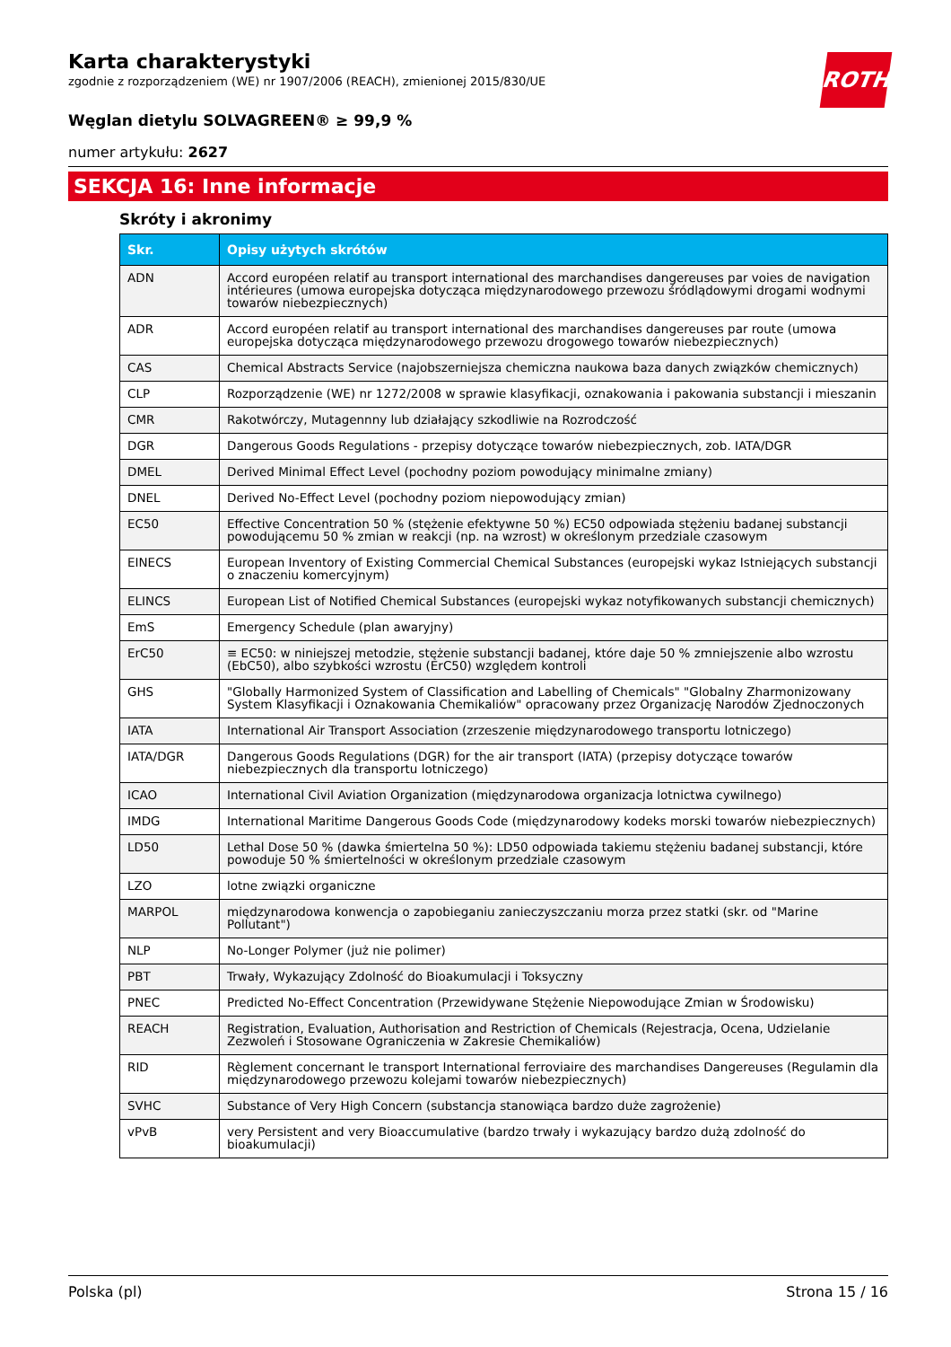Karta charakterystyki
zgodnie z rozporządzeniem (WE) nr 1907/2006 (REACH), zmienionej 2015/830/UE
ROTH
Węglan dietylu SOLVAGREEN® ≥ 99,9 %
numer artykułu: 2627
SEKCJA 16: Inne informacje
Skróty i akronimy
| Skr. | Opisy użytych skrótów |
| --- | --- |
| ADN | Accord européen relatif au transport international des marchandises dangereuses par voies de navigation intérieures (umowa europejska dotycząca międzynarodowego przewozu śródlądowymi drogami wodnymi towarów niebezpiecznych) |
| ADR | Accord européen relatif au transport international des marchandises dangereuses par route (umowa europejska dotycząca międzynarodowego przewozu drogowego towarów niebezpiecznych) |
| CAS | Chemical Abstracts Service (najobszerniejsza chemiczna naukowa baza danych związków chemicznych) |
| CLP | Rozporządzenie (WE) nr 1272/2008 w sprawie klasyfikacji, oznakowania i pakowania substancji i mieszanin |
| CMR | Rakotwórczy, Mutagennny lub działający szkodliwie na Rozrodczość |
| DGR | Dangerous Goods Regulations - przepisy dotyczące towarów niebezpiecznych, zob. IATA/DGR |
| DMEL | Derived Minimal Effect Level (pochodny poziom powodujący minimalne zmiany) |
| DNEL | Derived No-Effect Level (pochodny poziom niepowodujący zmian) |
| EC50 | Effective Concentration 50 % (stężenie efektywne 50 %) EC50 odpowiada stężeniu badanej substancji powodującemu 50 % zmian w reakcji (np. na wzrost) w określonym przedziale czasowym |
| EINECS | European Inventory of Existing Commercial Chemical Substances (europejski wykaz Istniejących substancji o znaczeniu komercyjnym) |
| ELINCS | European List of Notified Chemical Substances (europejski wykaz notyfikowanych substancji chemicznych) |
| EmS | Emergency Schedule (plan awaryjny) |
| ErC50 | ≡ EC50: w niniejszej metodzie, stężenie substancji badanej, które daje 50 % zmniejszenie albo wzrostu (EbC50), albo szybkości wzrostu (ErC50) względem kontroli |
| GHS | "Globally Harmonized System of Classification and Labelling of Chemicals" "Globalny Zharmonizowany System Klasyfikacji i Oznakowania Chemikaliów" opracowany przez Organizację Narodów Zjednoczonych |
| IATA | International Air Transport Association (zrzeszenie międzynarodowego transportu lotniczego) |
| IATA/DGR | Dangerous Goods Regulations (DGR) for the air transport (IATA) (przepisy dotyczące towarów niebezpiecznych dla transportu lotniczego) |
| ICAO | International Civil Aviation Organization (międzynarodowa organizacja lotnictwa cywilnego) |
| IMDG | International Maritime Dangerous Goods Code (międzynarodowy kodeks morski towarów niebezpiecznych) |
| LD50 | Lethal Dose 50 % (dawka śmiertelna 50 %): LD50 odpowiada takiemu stężeniu badanej substancji, które powoduje 50 % śmiertelności w określonym przedziale czasowym |
| LZO | lotne związki organiczne |
| MARPOL | międzynarodowa konwencja o zapobieganiu zanieczyszczaniu morza przez statki (skr. od "Marine Pollutant") |
| NLP | No-Longer Polymer (już nie polimer) |
| PBT | Trwały, Wykazujący Zdolność do Bioakumulacji i Toksyczny |
| PNEC | Predicted No-Effect Concentration (Przewidywane Stężenie Niepowodujące Zmian w Środowisku) |
| REACH | Registration, Evaluation, Authorisation and Restriction of Chemicals (Rejestracja, Ocena, Udzielanie Zezwoleń i Stosowane Ograniczenia w Zakresie Chemikaliów) |
| RID | Règlement concernant le transport International ferroviaire des marchandises Dangereuses (Regulamin dla międzynarodowego przewozu kolejami towarów niebezpiecznych) |
| SVHC | Substance of Very High Concern (substancja stanowiąca bardzo duże zagrożenie) |
| vPvB | very Persistent and very Bioaccumulative (bardzo trwały i wykazujący bardzo dużą zdolność do bioakumulacji) |
Polska (pl) Strona 15 / 16